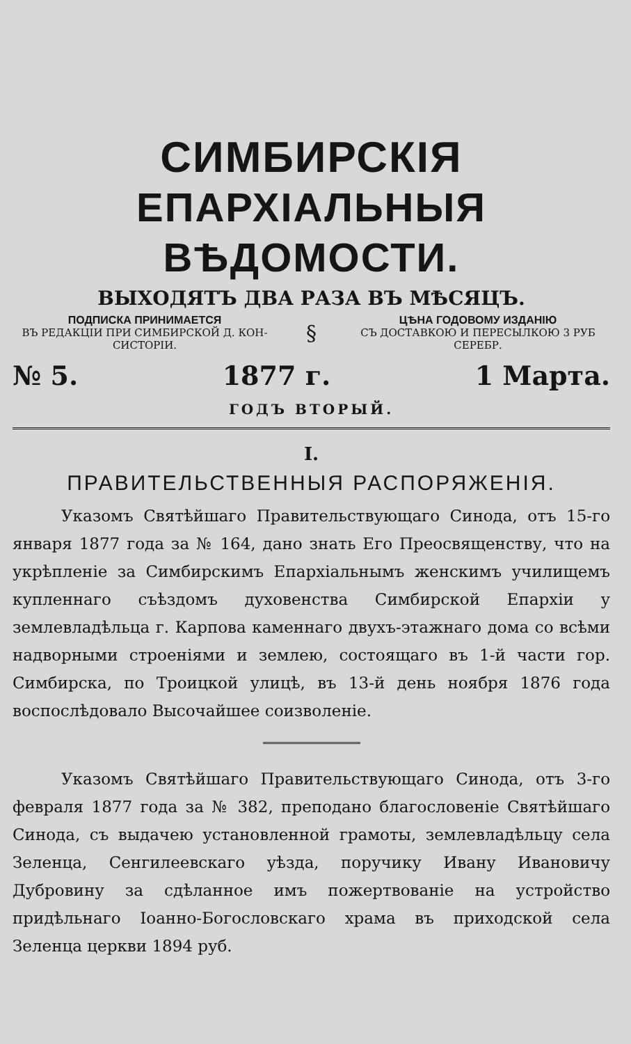СИМБИРСКІЯ
ЕПАРХІАЛЬНЫЯ ВѢДОМОСТИ.
ВЫХОДЯТЪ ДВА РАЗА ВЪ МѢСЯЦЪ.
ПОДПИСКА ПРИНИМАЕТСЯ
ВЪ РЕДАКЦІИ ПРИ СИМБИРСКОЙ Д. КОН-
СИСТОРІИ.
§
ЦѢНА ГОДОВОМУ ИЗДАНІЮ
СЪ ДОСТАВКОЮ И ПЕРЕСЫЛКОЮ 3 РУБ
СЕРЕБР.
№ 5. 1877 г. 1 Марта.
ГОДЪ ВТОРЫЙ.
I.
ПРАВИТЕЛЬСТВЕННЫЯ РАСПОРЯЖЕНІЯ.
Указомъ Святѣйшаго Правительствующаго Синода, отъ 15-го января 1877 года за № 164, дано знать Его Преосвященству, что на укрѣпленіе за Симбирскимъ Епархіальнымъ женскимъ училищемъ купленнаго съѣздомъ духовенства Симбирской Епархіи у землевладѣльца г. Карпова каменнаго двухъ-этажнаго дома со всѣми надворными строеніями и землею, состоящаго въ 1-й части гор. Симбирска, по Троицкой улицѣ, въ 13-й день ноября 1876 года воспослѣдовало Высочайшее соизволеніе.
Указомъ Святѣйшаго Правительствующаго Синода, отъ 3-го февраля 1877 года за № 382, преподано благословеніе Святѣйшаго Синода, съ выдачею установленной грамоты, землевладѣльцу села Зеленца, Сенгилеевскаго уѣзда, поручику Ивану Ивановичу Дубровину за сдѣланное имъ пожертвованіе на устройство придѣльнаго Іоанно-Богословскаго храма въ приходской села Зеленца церкви 1894 руб.